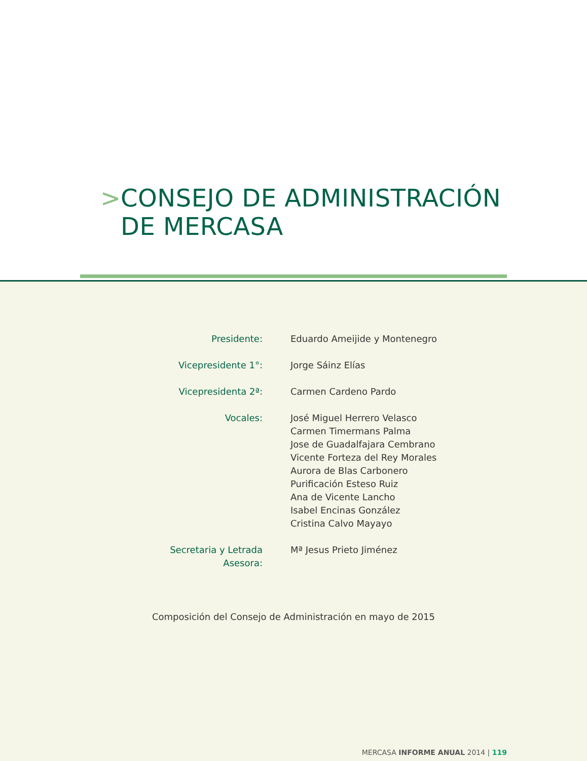> CONSEJO DE ADMINISTRACIÓN
DE MERCASA
| Presidente: | Eduardo Ameijide y Montenegro |
| Vicepresidente 1°: | Jorge Sáinz Elías |
| Vicepresidenta 2ª: | Carmen Cardeno Pardo |
| Vocales: | José Miguel Herrero Velasco Carmen Timermans Palma Jose de Guadalfajara Cembrano Vicente Forteza del Rey Morales Aurora de Blas Carbonero Purificación Esteso Ruiz Ana de Vicente Lancho Isabel Encinas González Cristina Calvo Mayayo |
| Secretaria y Letrada Asesora: | Mª Jesus Prieto Jiménez |
Composición del Consejo de Administración en mayo de 2015
MERCASA INFORME ANUAL 2014 | 119